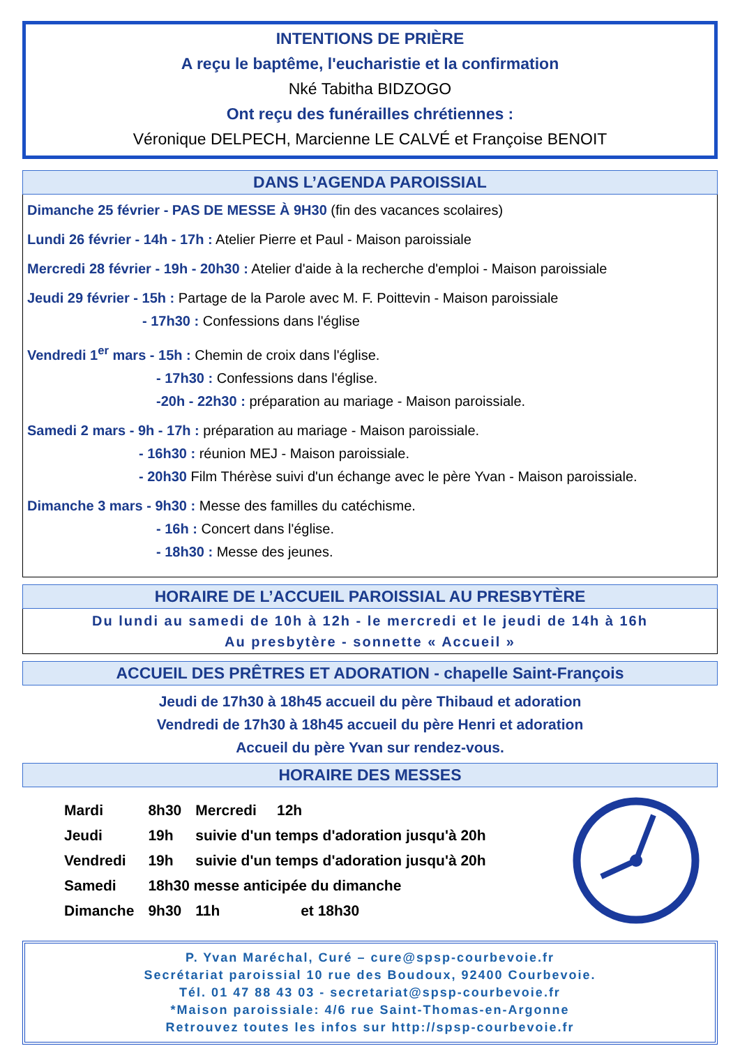INTENTIONS DE PRIÈRE
A reçu le baptême, l'eucharistie et la confirmation
Nké Tabitha BIDZOGO
Ont reçu des funérailles chrétiennes :
Véronique DELPECH, Marcienne LE CALVÉ et Françoise BENOIT
DANS L’AGENDA PAROISSIAL
Dimanche 25 février - PAS DE MESSE À 9H30 (fin des vacances scolaires)
Lundi 26 février - 14h - 17h : Atelier Pierre et Paul - Maison paroissiale
Mercredi 28 février - 19h - 20h30 : Atelier d'aide à la recherche d'emploi - Maison paroissiale
Jeudi 29 février - 15h : Partage de la Parole avec M. F. Poittevin - Maison paroissiale
- 17h30 : Confessions dans l'église
Vendredi 1<sup>er</sup> mars - 15h : Chemin de croix dans l'église.
- 17h30 : Confessions dans l'église.
-20h - 22h30 : préparation au mariage - Maison paroissiale.
Samedi 2 mars - 9h - 17h : préparation au mariage - Maison paroissiale.
- 16h30 : réunion MEJ - Maison paroissiale.
- 20h30 Film Thérèse suivi d'un échange avec le père Yvan - Maison paroissiale.
Dimanche 3 mars - 9h30 : Messe des familles du catéchisme.
- 16h : Concert dans l'église.
- 18h30 : Messe des jeunes.
HORAIRE DE L’ACCUEIL PAROISSIAL AU PRESBYTÈRE
Du lundi au samedi de 10h à 12h - le mercredi et le jeudi de 14h à 16h
Au presbytère - sonnette « Accueil »
ACCUEIL DES PRÊTRES ET ADORATION - chapelle Saint-François
Jeudi de 17h30 à 18h45 accueil du père Thibaud et adoration
Vendredi de 17h30 à 18h45 accueil du père Henri et adoration
Accueil du père Yvan sur rendez-vous.
HORAIRE DES MESSES
| Mardi | 8h30 | Mercredi 12h | |
| Jeudi | 19h | suivie d'un temps d'adoration jusqu'à 20h | |
| Vendredi | 19h | suivie d'un temps d'adoration jusqu'à 20h | |
| Samedi | 18h30 messe anticipée du dimanche | | |
| Dimanche | 9h30 | 11h | et 18h30 |
P. Yvan Maréchal, Curé – cure@spsp-courbevoie.fr
Secrétariat paroissial 10 rue des Boudoux, 92400 Courbevoie.
Tél. 01 47 88 43 03 - secretariat@spsp-courbevoie.fr
*Maison paroissiale: 4/6 rue Saint-Thomas-en-Argonne
Retrouvez toutes les infos sur http://spsp-courbevoie.fr